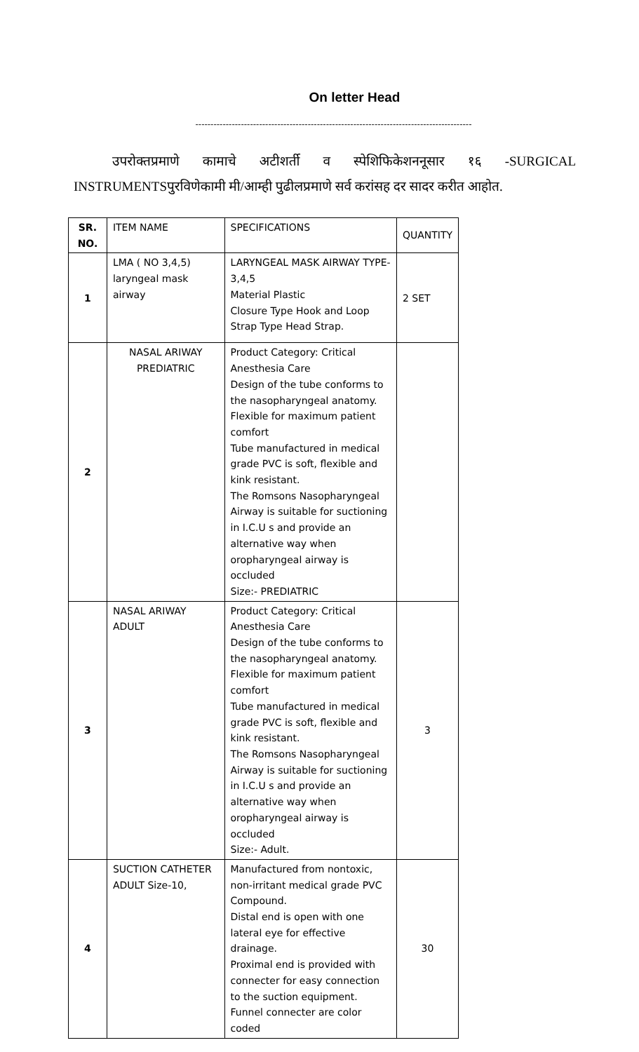On letter Head
-------------------------------------------------------------------------------------------
उपरोक्तप्रमाणे कामाचे अटीशर्ती व स्पेशिफिकेशननूसार १६ -SURGICAL INSTRUMENTSपुरविणेकामी मी/आम्ही पुढीलप्रमाणे सर्व करांसह दर सादर करीत आहोत.
| SR. NO. | ITEM NAME | SPECIFICATIONS | QUANTITY |
| --- | --- | --- | --- |
| 1 | LMA ( NO 3,4,5) laryngeal mask airway | LARYNGEAL MASK AIRWAY TYPE-3,4,5 Material Plastic Closure Type Hook and Loop Strap Type Head Strap. | 2 SET |
| 2 | NASAL ARIWAY PREDIATRIC | Product Category: Critical Anesthesia Care Design of the tube conforms to the nasopharyngeal anatomy. Flexible for maximum patient comfort Tube manufactured in medical grade PVC is soft, flexible and kink resistant. The Romsons Nasopharyngeal Airway is suitable for suctioning in I.C.U s and provide an alternative way when oropharyngeal airway is occluded Size:- PREDIATRIC | |
| 3 | NASAL ARIWAY ADULT | Product Category: Critical Anesthesia Care Design of the tube conforms to the nasopharyngeal anatomy. Flexible for maximum patient comfort Tube manufactured in medical grade PVC is soft, flexible and kink resistant. The Romsons Nasopharyngeal Airway is suitable for suctioning in I.C.U s and provide an alternative way when oropharyngeal airway is occluded Size:- Adult. | 3 |
| 4 | SUCTION CATHETER ADULT Size-10, | Manufactured from nontoxic, non-irritant medical grade PVC Compound. Distal end is open with one lateral eye for effective drainage. Proximal end is provided with connecter for easy connection to the suction equipment. Funnel connecter are color coded | 30 |